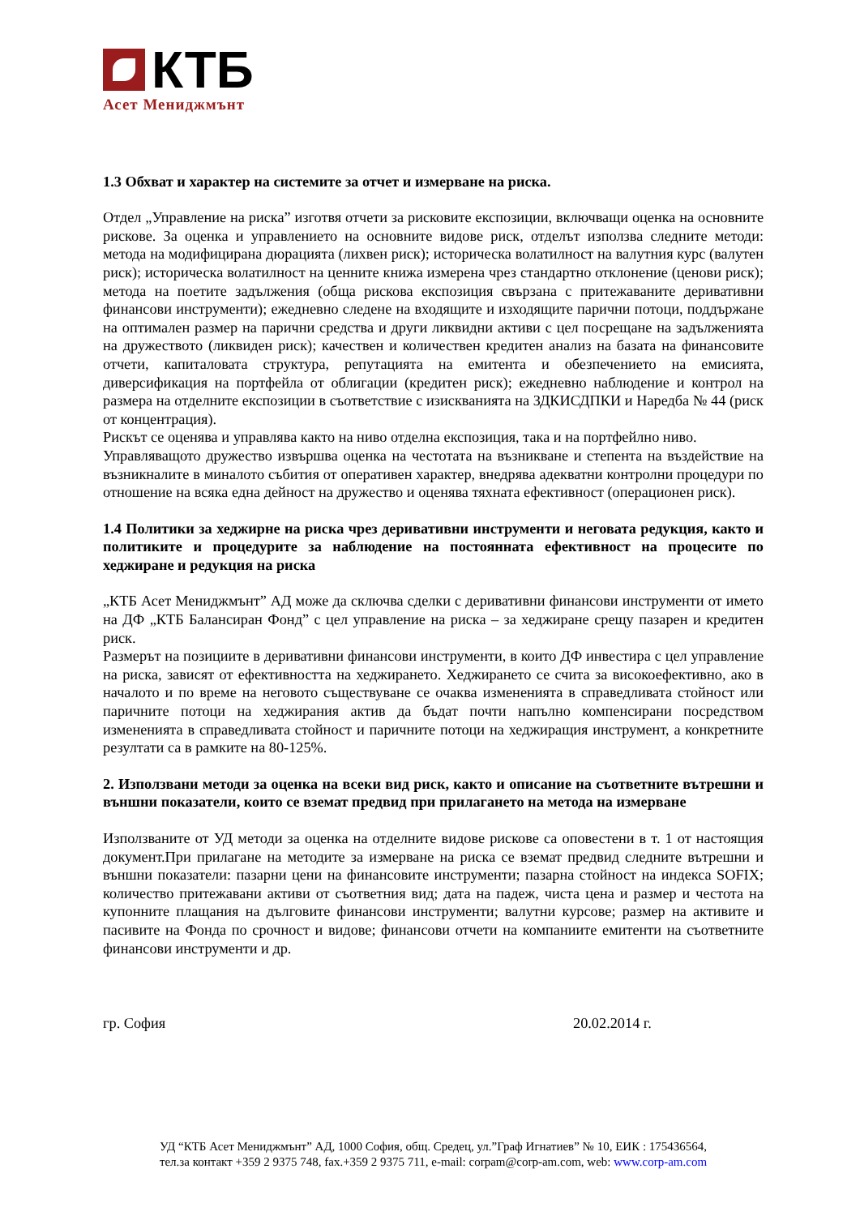КТБ
Асет Мениджмънт
1.3 Обхват и характер на системите за отчет и измерване на риска.
Отдел „Управление на риска” изготвя отчети за рисковите експозиции, включващи оценка на основните рискове. За оценка и управлението на основните видове риск, отделът използва следните методи: метода на модифицирана дюрацията (лихвен риск); историческа волатилност на валутния курс (валутен риск); историческа волатилност на ценните книжа измерена чрез стандартно отклонение (ценови риск); метода на поетите задължения (обща рискова експозиция свързана с притежаваните деривативни финансови инструменти); ежедневно следене на входящите и изходящите парични потоци, поддържане на оптимален размер на парични средства и други ликвидни активи с цел посрещане на задълженията на дружеството (ликвиден риск); качествен и количествен кредитен анализ на базата на финансовите отчети, капиталовата структура, репутацията на емитента и обезпечението на емисията, диверсификация на портфейла от облигации (кредитен риск); ежедневно наблюдение и контрол на размера на отделните експозиции в съответствие с изискванията на ЗДКИСДПКИ и Наредба № 44 (риск от концентрация).
Рискът се оценява и управлява както на ниво отделна експозиция, така и на портфейлно ниво.
Управляващото дружество извършва оценка на честотата на възникване и степента на въздействие на възникналите в миналото събития от оперативен характер, внедрява адекватни контролни процедури по отношение на всяка една дейност на дружество и оценява тяхната ефективност (операционен риск).
1.4 Политики за хеджирне на риска чрез деривативни инструменти и неговата редукция, както и политиките и процедурите за наблюдение на постоянната ефективност на процесите по хеджиране и редукция на риска
„КТБ Асет Мениджмънт” АД може да сключва сделки с деривативни финансови инструменти от името на ДФ „КТБ Балансиран Фонд” с цел управление на риска – за хеджиране срещу пазарен и кредитен риск.
Размерът на позициите в деривативни финансови инструменти, в които ДФ инвестира с цел управление на риска, зависят от ефективността на хеджирането. Хеджирането се счита за високоефективно, ако в началото и по време на неговото съществуване се очаква измененията в справедливата стойност или паричните потоци на хеджирания актив да бъдат почти напълно компенсирани посредством измененията в справедливата стойност и паричните потоци на хеджиращия инструмент, а конкретните резултати са в рамките на 80-125%.
2. Използвани методи за оценка на всеки вид риск, както и описание на съответните вътрешни и външни показатели, които се вземат предвид при прилагането на метода на измерване
Използваните от УД методи за оценка на отделните видове рискове са оповестени в т. 1 от настоящия документ.При прилагане на методите за измерване на риска се вземат предвид следните вътрешни и външни показатели: пазарни цени на финансовите инструменти; пазарна стойност на индекса SOFIX; количество притежавани активи от съответния вид; дата на падеж, чиста цена и размер и честота на купонните плащания на дълговите финансови инструменти; валутни курсове; размер на активите и пасивите на Фонда по срочност и видове; финансови отчети на компаниите емитенти на съответните финансови инструменти и др.
гр. София 20.02.2014 г.
УД “КТБ Асет Мениджмънт” АД, 1000 София, общ. Средец, ул.”Граф Игнатиев” № 10, ЕИК : 175436564,
тел.за контакт +359 2 9375 748, fax.+359 2 9375 711, e-mail: corpam@corp-am.com, web: www.corp-am.com